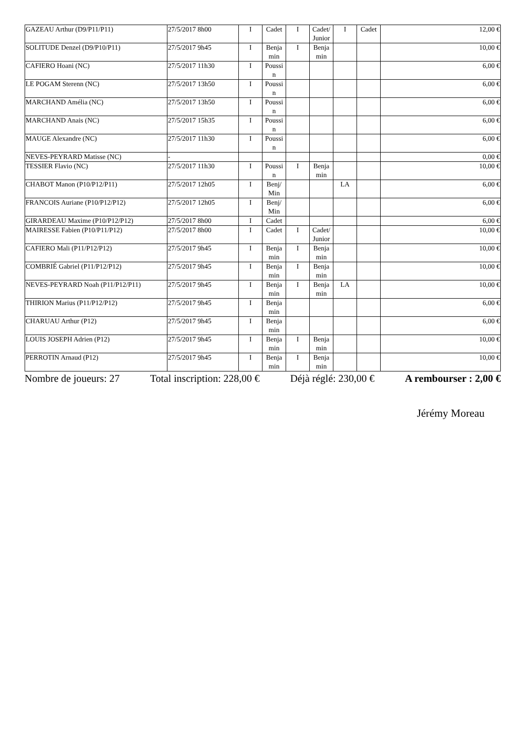| GAZEAU Arthur (D9/P11/P11) | 27/5/2017 8h00 | I | Cadet | I | Cadet/ Junior | I | Cadet | 12,00 € |
| SOLITUDE Denzel (D9/P10/P11) | 27/5/2017 9h45 | I | Benja min | I | Benja min | | | 10,00 € |
| CAFIERO Hoani (NC) | 27/5/2017 11h30 | I | Poussi n | | | | | 6,00 € |
| LE POGAM Sterenn (NC) | 27/5/2017 13h50 | I | Poussi n | | | | | 6,00 € |
| MARCHAND Amélia (NC) | 27/5/2017 13h50 | I | Poussi n | | | | | 6,00 € |
| MARCHAND Anais (NC) | 27/5/2017 15h35 | I | Poussi n | | | | | 6,00 € |
| MAUGE Alexandre (NC) | 27/5/2017 11h30 | I | Poussi n | | | | | 6,00 € |
| NEVES-PEYRARD Matisse (NC) | - | | | | | | | 0,00 € |
| TESSIER Flavio (NC) | 27/5/2017 11h30 | I | Poussi n | I | Benja min | | | 10,00 € |
| CHABOT Manon (P10/P12/P11) | 27/5/2017 12h05 | I | Benj/ Min | | | LA | | 6,00 € |
| FRANCOIS Auriane (P10/P12/P12) | 27/5/2017 12h05 | I | Benj/ Min | | | | | 6,00 € |
| GIRARDEAU Maxime (P10/P12/P12) | 27/5/2017 8h00 | I | Cadet | | | | | 6,00 € |
| MAIRESSE Fabien (P10/P11/P12) | 27/5/2017 8h00 | I | Cadet | I | Cadet/ Junior | | | 10,00 € |
| CAFIERO Mali (P11/P12/P12) | 27/5/2017 9h45 | I | Benja min | I | Benja min | | | 10,00 € |
| COMBRIÉ Gabriel (P11/P12/P12) | 27/5/2017 9h45 | I | Benja min | I | Benja min | | | 10,00 € |
| NEVES-PEYRARD Noah (P11/P12/P11) | 27/5/2017 9h45 | I | Benja min | I | Benja min | LA | | 10,00 € |
| THIRION Marius (P11/P12/P12) | 27/5/2017 9h45 | I | Benja min | | | | | 6,00 € |
| CHARUAU Arthur (P12) | 27/5/2017 9h45 | I | Benja min | | | | | 6,00 € |
| LOUIS JOSEPH Adrien (P12) | 27/5/2017 9h45 | I | Benja min | I | Benja min | | | 10,00 € |
| PERROTIN Arnaud (P12) | 27/5/2017 9h45 | I | Benja min | I | Benja min | | | 10,00 € |
Nombre de joueurs: 27 Total inscription: 228,00 € Déjà réglé: 230,00 € A rembourser : 2,00 €
Jérémy Moreau